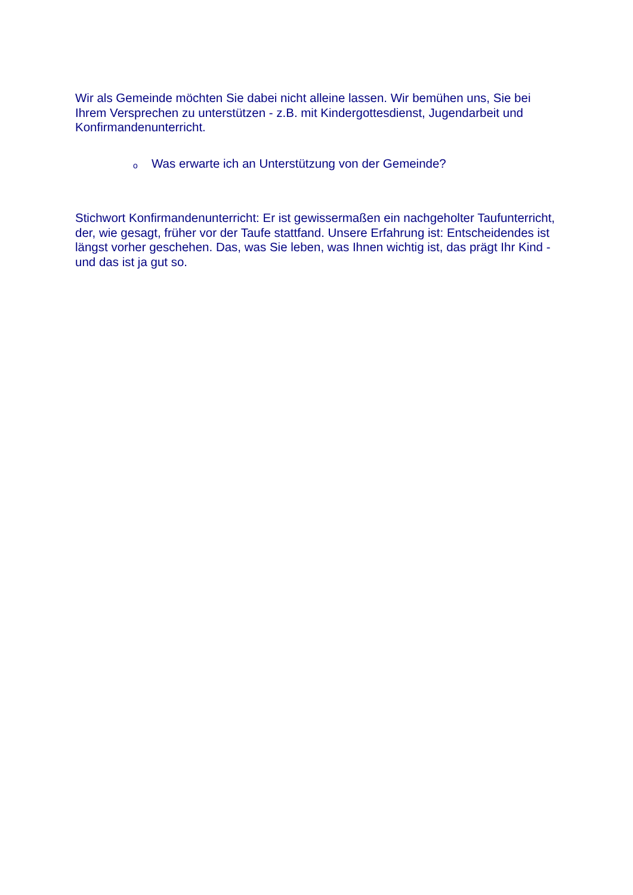Wir als Gemeinde möchten Sie dabei nicht alleine lassen. Wir bemühen uns, Sie bei Ihrem Versprechen zu unterstützen - z.B. mit Kindergottesdienst, Jugendarbeit und Konfirmandenunterricht.
o Was erwarte ich an Unterstützung von der Gemeinde?
Stichwort Konfirmandenunterricht: Er ist gewissermaßen ein nachgeholter Taufunterricht, der, wie gesagt, früher vor der Taufe stattfand. Unsere Erfahrung ist: Entscheidendes ist längst vorher geschehen. Das, was Sie leben, was Ihnen wichtig ist, das prägt Ihr Kind - und das ist ja gut so.